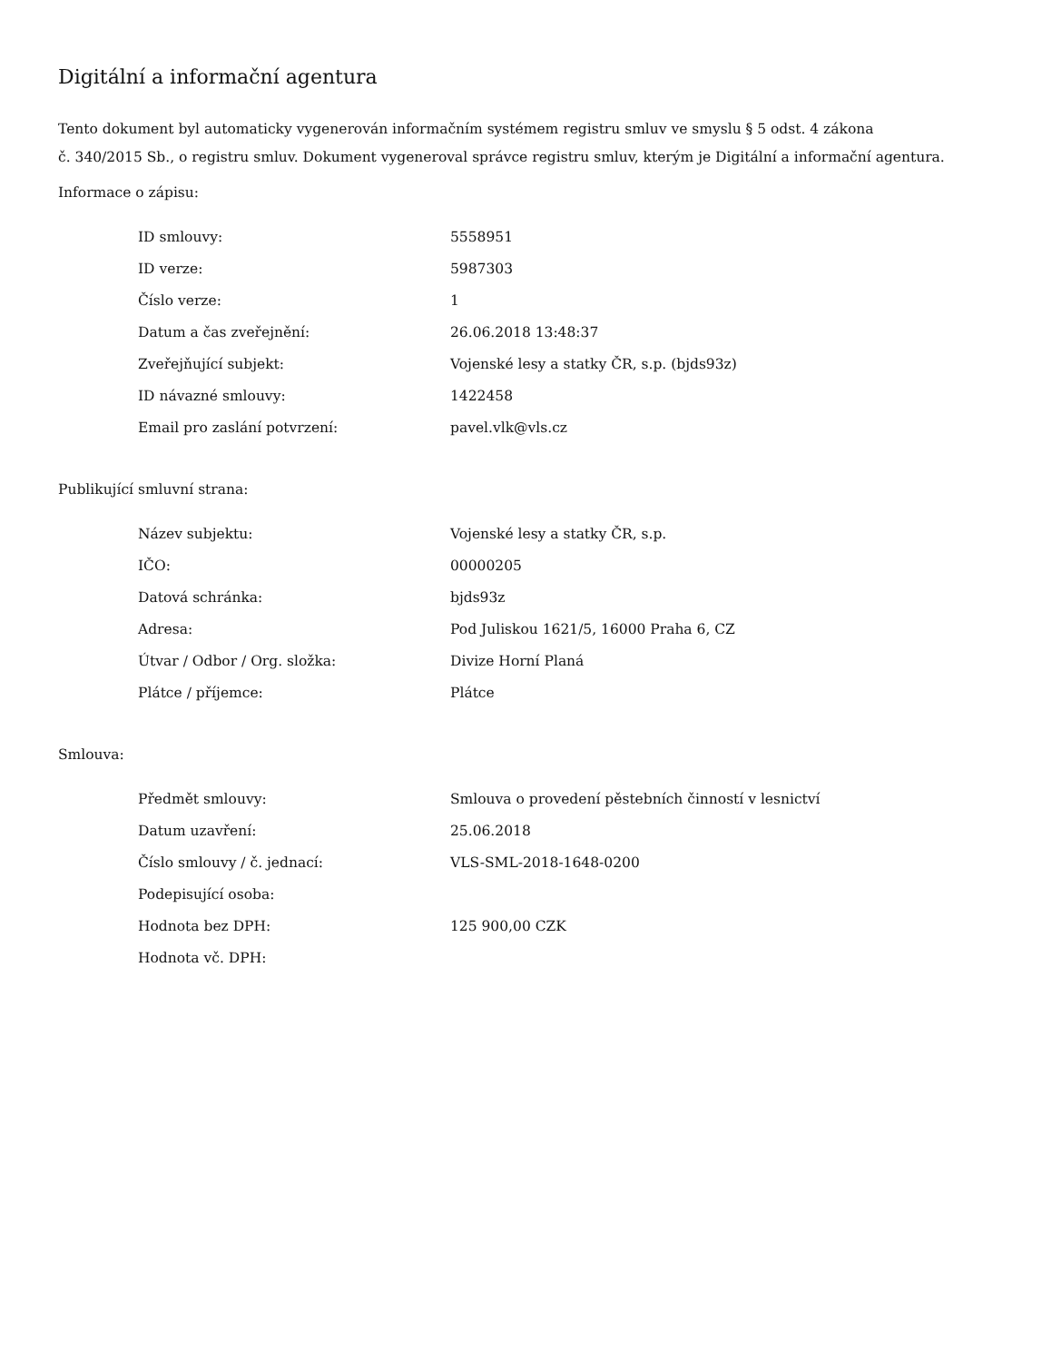Digitální a informační agentura
Tento dokument byl automaticky vygenerován informačním systémem registru smluv ve smyslu § 5 odst. 4 zákona
č. 340/2015 Sb., o registru smluv. Dokument vygeneroval správce registru smluv, kterým je Digitální a informační agentura.
Informace o zápisu:
| ID smlouvy: | 5558951 |
| ID verze: | 5987303 |
| Číslo verze: | 1 |
| Datum a čas zveřejnění: | 26.06.2018 13:48:37 |
| Zveřejňující subjekt: | Vojenské lesy a statky ČR, s.p. (bjds93z) |
| ID návazné smlouvy: | 1422458 |
| Email pro zaslání potvrzení: | pavel.vlk@vls.cz |
Publikující smluvní strana:
| Název subjektu: | Vojenské lesy a statky ČR, s.p. |
| IČO: | 00000205 |
| Datová schránka: | bjds93z |
| Adresa: | Pod Juliskou 1621/5, 16000 Praha 6, CZ |
| Útvar / Odbor / Org. složka: | Divize Horní Planá |
| Plátce / příjemce: | Plátce |
Smlouva:
| Předmět smlouvy: | Smlouva o provedení pěstebních činností v lesnictví |
| Datum uzavření: | 25.06.2018 |
| Číslo smlouvy / č. jednací: | VLS-SML-2018-1648-0200 |
| Podepisující osoba: | |
| Hodnota bez DPH: | 125 900,00 CZK |
| Hodnota vč. DPH: | |